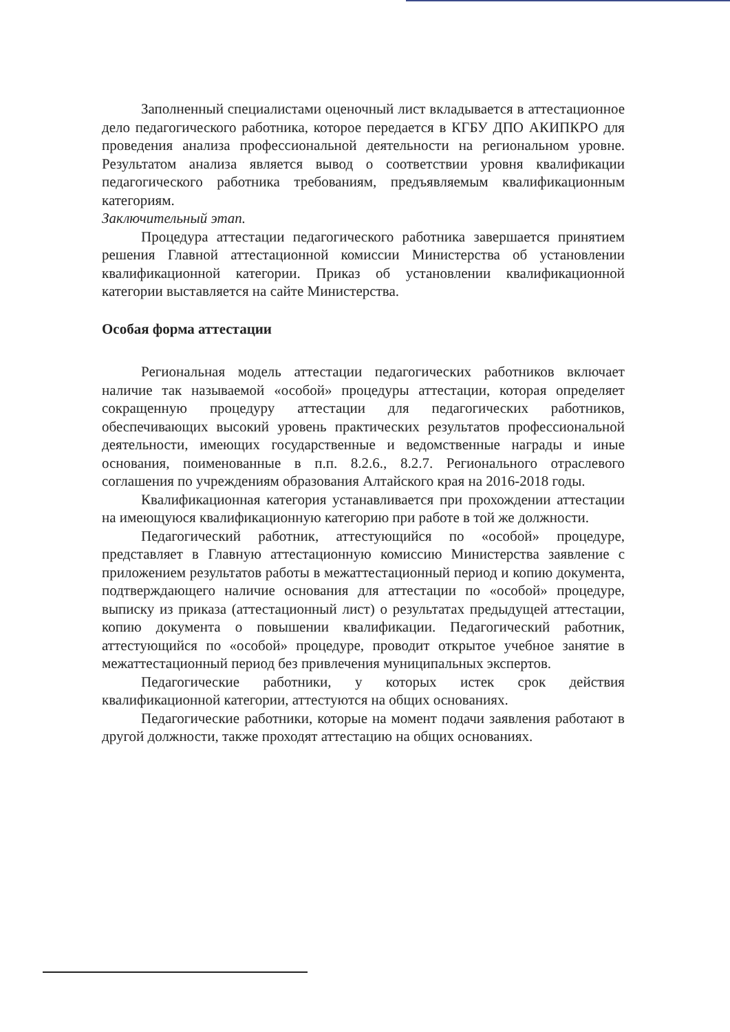Заполненный специалистами оценочный лист вкладывается в аттестационное дело педагогического работника, которое передается в КГБУ ДПО АКИПКРО для проведения анализа профессиональной деятельности на региональном уровне. Результатом анализа является вывод о соответствии уровня квалификации педагогического работника требованиям, предъявляемым квалификационным категориям.
Заключительный этап.
Процедура аттестации педагогического работника завершается принятием решения Главной аттестационной комиссии Министерства об установлении квалификационной категории. Приказ об установлении квалификационной категории выставляется на сайте Министерства.
Особая форма аттестации
Региональная модель аттестации педагогических работников включает наличие так называемой «особой» процедуры аттестации, которая определяет сокращенную процедуру аттестации для педагогических работников, обеспечивающих высокий уровень практических результатов профессиональной деятельности, имеющих государственные и ведомственные награды и иные основания, поименованные в п.п. 8.2.6., 8.2.7. Регионального отраслевого соглашения по учреждениям образования Алтайского края на 2016-2018 годы.
Квалификационная категория устанавливается при прохождении аттестации на имеющуюся квалификационную категорию при работе в той же должности.
Педагогический работник, аттестующийся по «особой» процедуре, представляет в Главную аттестационную комиссию Министерства заявление с приложением результатов работы в межаттестационный период и копию документа, подтверждающего наличие основания для аттестации по «особой» процедуре, выписку из приказа (аттестационный лист) о результатах предыдущей аттестации, копию документа о повышении квалификации. Педагогический работник, аттестующийся по «особой» процедуре, проводит открытое учебное занятие в межаттестационный период без привлечения муниципальных экспертов.
Педагогические работники, у которых истек срок действия квалификационной категории, аттестуются на общих основаниях.
Педагогические работники, которые на момент подачи заявления работают в другой должности, также проходят аттестацию на общих основаниях.